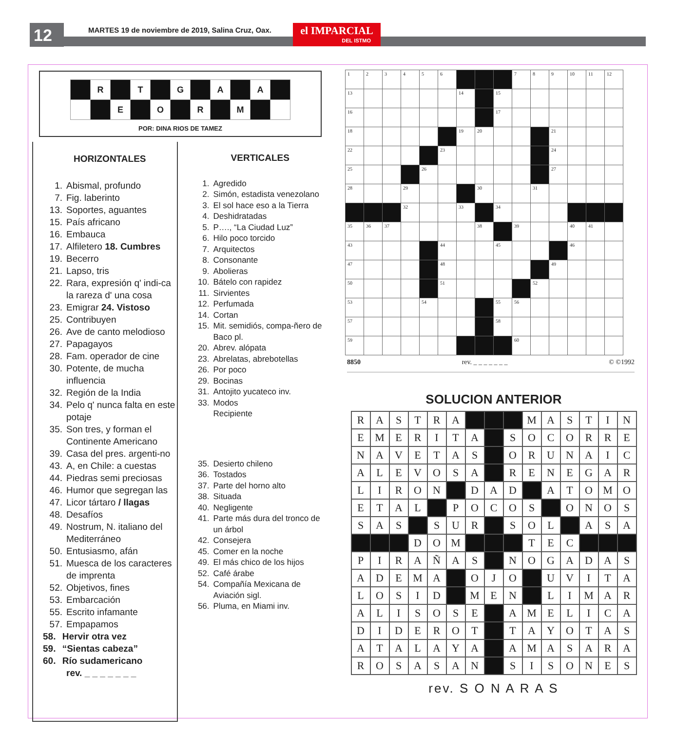12
MARTES 19 de noviembre de 2019, Salina Cruz, Oax.
el IMPARCIAL
DEL ISTMO
| | R | | T | | G | | A | | A | |
| | | E | | O | | R | | M | | |
POR: DINA RIOS DE TAMEZ
HORIZONTALES
1. Abismal, profundo
7. Fig. laberinto
13. Soportes, aguantes
15. País africano
16. Embauca
17. Alfiletero 18. Cumbres
19. Becerro
21. Lapso, tris
22. Rara, expresión q' indi-ca la rareza d' una cosa
23. Emigrar 24. Vistoso
25. Contribuyen
26. Ave de canto melodioso
27. Papagayos
28. Fam. operador de cine
30. Potente, de mucha influencia
32. Región de la India
34. Pelo q' nunca falta en este potaje
35. Son tres, y forman el Continente Americano
39. Casa del pres. argenti-no
43. A, en Chile: a cuestas
44. Piedras semi preciosas
46. Humor que segregan las
47. Licor tártaro / llagas
48. Desafíos
49. Nostrum, N. italiano del Mediterráneo
50. Entusiasmo, afán
51. Muesca de los caracteres de imprenta
52. Objetivos, fines
53. Embarcación
55. Escrito infamante
57. Empapamos
58. Hervir otra vez
59. “Sientas cabeza”
60. Río sudamericano
rev. _ _ _ _ _ _ _
VERTICALES
1. Agredido
2. Simón, estadista venezolano
3. El sol hace eso a la Tierra
4. Deshidratadas
5. P…., “La Ciudad Luz”
6. Hilo poco torcido
7. Arquitectos
8. Consonante
9. Abolieras
10. Bátelo con rapidez
11. Sirvientes
12. Perfumada
14. Cortan
15. Mit. semidiós, compa-ñero de Baco pl.
20. Abrev. alópata
23. Abrelatas, abrebotellas
26. Por poco
29. Bocinas
31. Antojito yucateco inv.
33. Modos
Recipiente
35. Desierto chileno
36. Tostados
37. Parte del horno alto
38. Situada
40. Negligente
41. Parte más dura del tronco de un árbol
42. Consejera
45. Comer en la noche
49. El más chico de los hijos
52. Café árabe
54. Compañía Mexicana de Aviación sigl.
56. Pluma, en Miami inv.
| 1 | 2 | 3 | 4 | 5 | 6 | | | | 7 | 8 | 9 | 10 | 11 | 12 |
| 13 | | | | | | 14 | | 15 | | | | | | |
| 16 | | | | | | | | 17 | | | | | | |
| 18 | | | | | | 19 | 20 | | | | 21 | | | |
| 22 | | | | | 23 | | | | | | 24 | | | |
| 25 | | | | 26 | | | | | | | 27 | | | |
| 28 | | | 29 | | | | 30 | | | 31 | | | | |
| | | | 32 | | | 33 | | 34 | | | | | | |
| 35 | 36 | 37 | | | | | 38 | | 39 | | | 40 | 41 | |
| 43 | | | | | 44 | | | 45 | | | | 46 | | |
| 47 | | | | | 48 | | | | | | 49 | | | |
| 50 | | | | | 51 | | | | | 52 | | | | |
| 53 | | | | 54 | | | | 55 | 56 | | | | | |
| 57 | | | | | | | | 58 | | | | | | |
| 59 | | | | | | | | | 60 | | | | | |
8850 rev. _ _ _ _ _ _ _ © ©1992
SOLUCION ANTERIOR
| R | A | S | T | R | A | | | | M | A | S | T | I | N |
| E | M | E | R | I | T | A | | S | O | C | O | R | R | E |
| N | A | V | E | T | A | S | | O | R | U | N | A | I | C |
| A | L | E | V | O | S | A | | R | E | N | E | G | A | R |
| L | I | R | O | N | | D | A | D | | A | T | O | M | O |
| E | T | A | L | | P | O | C | O | S | | O | N | O | S |
| S | A | S | | S | U | R | | S | O | L | | A | S | A |
| | | | D | O | M | | | | T | E | C | | | |
| P | I | R | A | Ñ | A | S | | N | O | G | A | D | A | S |
| A | D | E | M | A | | O | J | O | | U | V | I | T | A |
| L | O | S | I | D | | M | E | N | | L | I | M | A | R |
| A | L | I | S | O | S | E | | A | M | E | L | I | C | A |
| D | I | D | E | R | O | T | | T | A | Y | O | T | A | S |
| A | T | A | L | A | Y | A | | A | M | A | S | A | R | A |
| R | O | S | A | S | A | N | | S | I | S | O | N | E | S |
rev. S O N A R A S